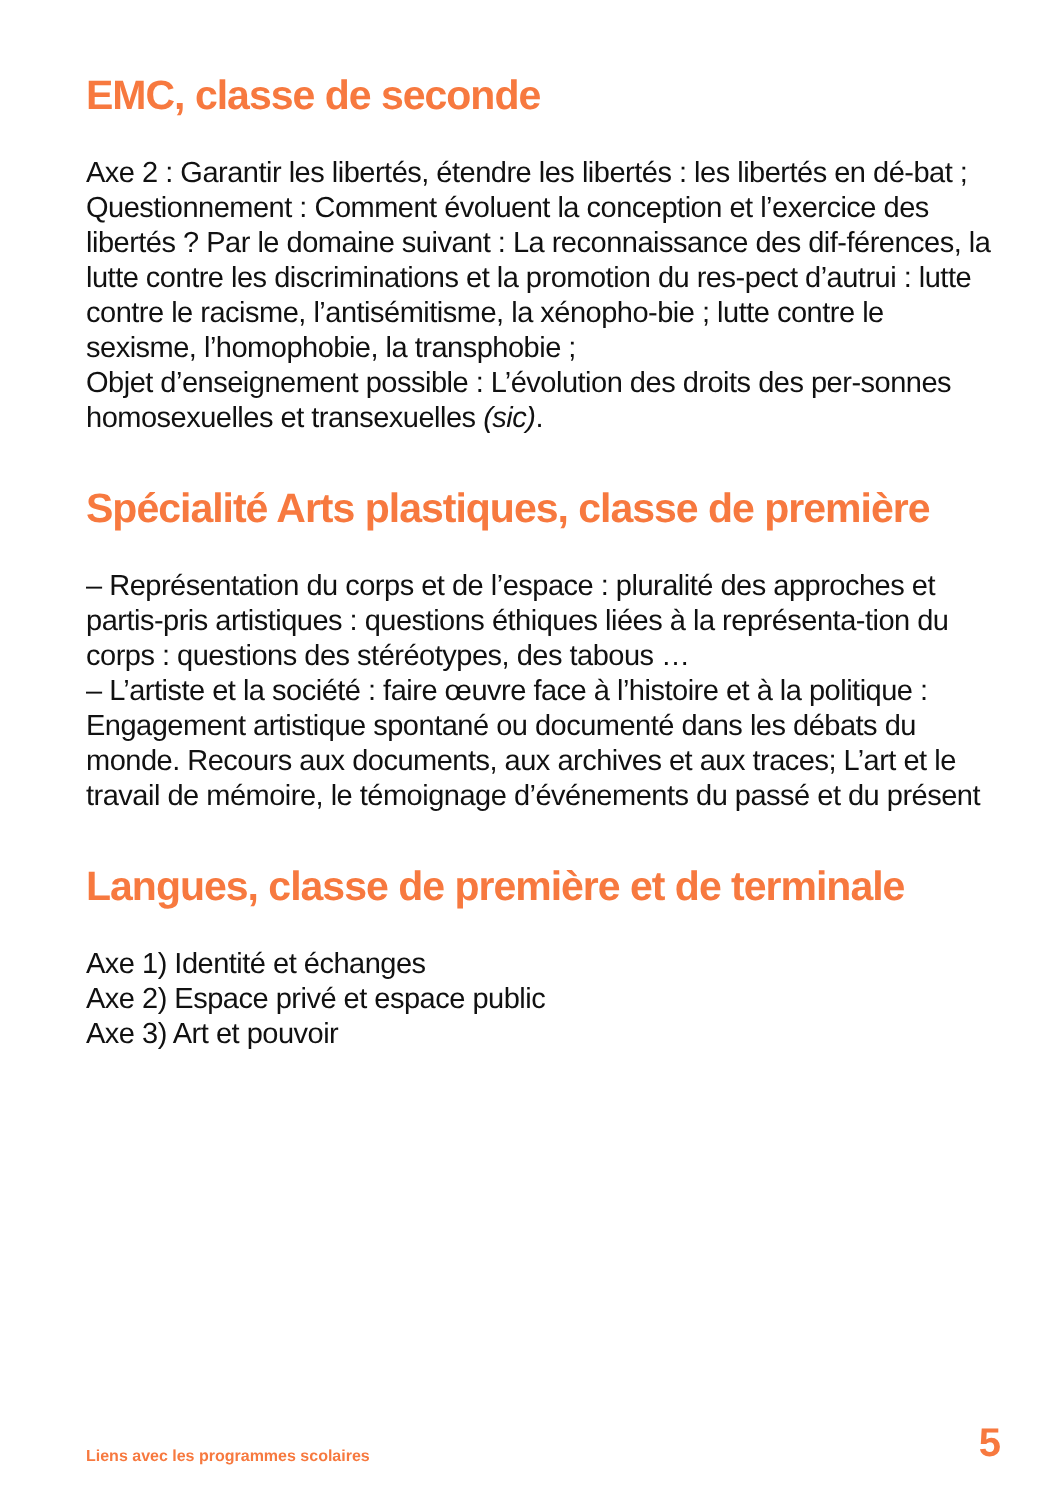EMC, classe de seconde
Axe 2 : Garantir les libertés, étendre les libertés : les libertés en dé-bat ;
Questionnement : Comment évoluent la conception et l’exercice des libertés ? Par le domaine suivant : La reconnaissance des dif-férences, la lutte contre les discriminations et la promotion du res-pect d’autrui : lutte contre le racisme, l’antisémitisme, la xénopho-bie ; lutte contre le sexisme, l’homophobie, la transphobie ;
Objet d’enseignement possible : L’évolution des droits des per-sonnes homosexuelles et transexuelles (sic).
Spécialité Arts plastiques, classe de première
– Représentation du corps et de l’espace : pluralité des approches et partis-pris artistiques : questions éthiques liées à la représenta-tion du corps : questions des stéréotypes, des tabous …
– L’artiste et la société : faire œuvre face à l’histoire et à la politique : Engagement artistique spontané ou documenté dans les débats du monde. Recours aux documents, aux archives et aux traces; L’art et le travail de mémoire, le témoignage d’événements du passé et du présent
Langues, classe de première et de terminale
Axe 1) Identité et échanges
Axe 2) Espace privé et espace public
Axe 3) Art et pouvoir
Liens avec les programmes scolaires 5